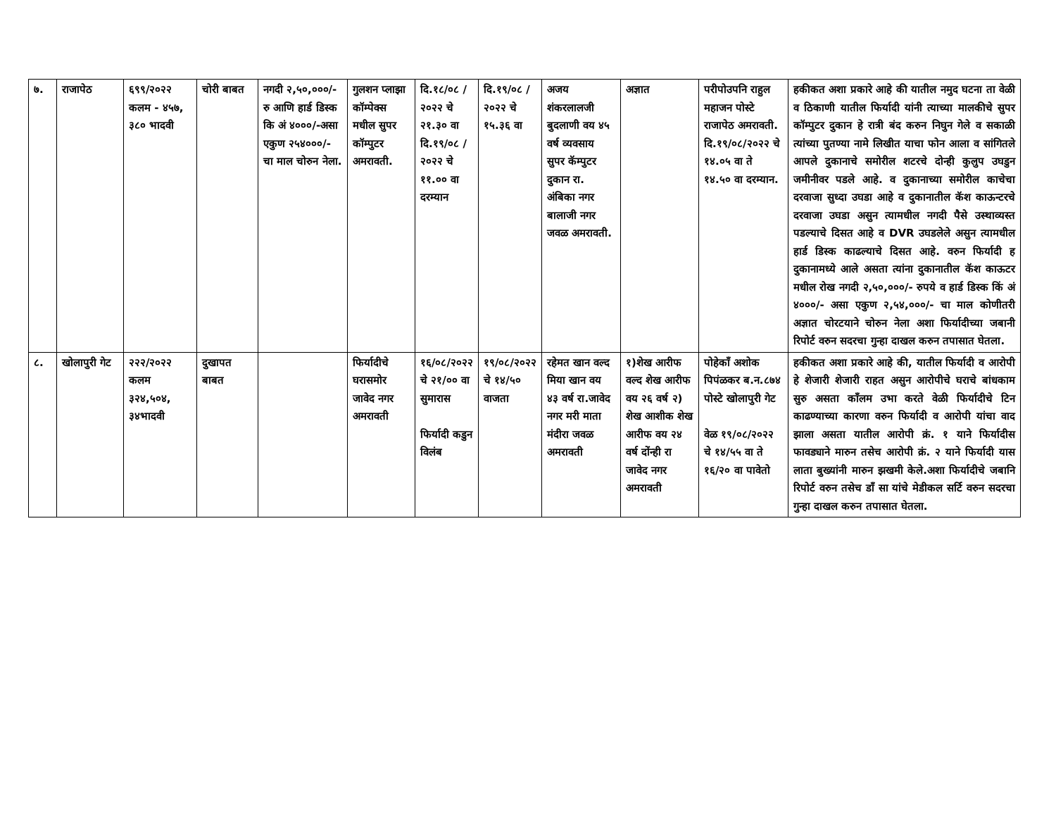| ७. | राजापेठ | ६९९/२०२२ कलम - ४५७, ३८० भादवी | चोरी बाबत | नगदी २,५०,०००/- रु आणि हार्ड डिस्क कि अं ४०००/-असा एकुण २५४०००/- चा माल चोरुन नेला. | गुलशन प्लाझा कॉम्पेक्स मधील सुपर कॉम्पुटर अमरावती. | दि.१८/०८ /२०२२ चे २१.३० वा दि.१९/०८ /२०२२ चे ११.०० वा दरम्यान | दि.१९/०८ /२०२२ चे १५.३६ वा | अजय शंकरलालजी बुदलाणी वय ४५ वर्ष व्यवसाय सुपर कॅम्पुटर दुकान रा. अंबिका नगर बालाजी नगर जवळ अमरावती. | अज्ञात | परीपोउपनि राहुल महाजन पोस्टे राजापेठ अमरावती. दि.१९/०८/२०२२ चे १४.०५ वा ते १४.५० वा दरम्यान. | हकीकत अशा प्रकारे आहे की यातील नमुद घटना ता वेळी व ठिकाणी यातील फिर्यादी यांनी त्याच्या मालकीचे सुपर कॉम्पुटर दुकान हे रात्री बंद करुन निघुन गेले व सकाळी त्यांच्या पुतण्या नामे लिखीत याचा फोन आला व सांगितले आपले दुकानाचे समोरील शटरचे दोन्ही कुलुप उघडुन जमीनीवर पडले आहे. व दुकानाच्या समोरील काचेचा दरवाजा सुध्दा उघडा आहे व दुकानातील कॅश काऊन्टरचे दरवाजा उघडा असुन त्यामधील नगदी पैसे उस्थाव्यस्त पडल्याचे दिसत आहे व DVR उघडलेले असुन त्यामधील हार्ड डिस्क काढल्याचे दिसत आहे. वरुन फिर्यादी ह दुकानामध्ये आले असता त्यांना दुकानातील कॅश काऊटर मधील रोख नगदी २,५०,०००/- रुपये व हार्ड डिस्क किं अं ४०००/- असा एकुण २,५४,०००/- चा माल कोणीतरी अज्ञात चोरटयाने चोरुन नेला अशा फिर्यादीच्या जबानी रिपोर्ट वरुन सदरचा गुन्हा दाखल करुन तपासात घेतला. |
| ८. | खोलापुरी गेट | २२२/२०२२ कलम ३२४,५०४, ३४भादवी | दुखापत बाबत | | फिर्यादीचे घरासमोर जावेद नगर अमरावती | १६/०८/२०२२ चे २१/०० वा सुमारास फिर्यादी कडुन विलंब | १९/०८/२०२२ चे १४/५० वाजता | रहेमत खान वल्द मिया खान वय ४३ वर्ष रा.जावेद नगर मरी माता मंदीरा जवळ अमरावती | १)शेख आरीफ वल्द शेख आरीफ वय २६ वर्ष २) शेख आशीक शेख आरीफ वय २४ वर्ष दोंन्ही रा जावेद नगर अमरावती | पोहेकाँ अशोक पिपंळकर ब.न.८७४ पोस्टे खोलापुरी गेट वेळ १९/०८/२०२२ चे १४/५५ वा ते १६/२० वा पावेतो | हकीकत अशा प्रकारे आहे की, यातील फिर्यादी व आरोपी हे शेजारी शेजारी राहत असुन आरोपीचे घराचे बांधकाम सुरु असता काँलम उभा करते वेळी फिर्यादीचे टिन काढण्याच्या कारणा वरुन फिर्यादी व आरोपी यांचा वाद झाला असता यातील आरोपी क्रं. १ याने फिर्यादीस फावड्याने मारुन तसेच आरोपी क्रं. २ याने फिर्यादी यास लाता बुख्यांनी मारुन झखमी केले.अशा फिर्यादीचे जबानि रिपोर्ट वरुन तसेच डाँ सा यांचे मेडीकल सर्टि वरुन सदरचा गुन्हा दाखल करुन तपासात घेतला. |